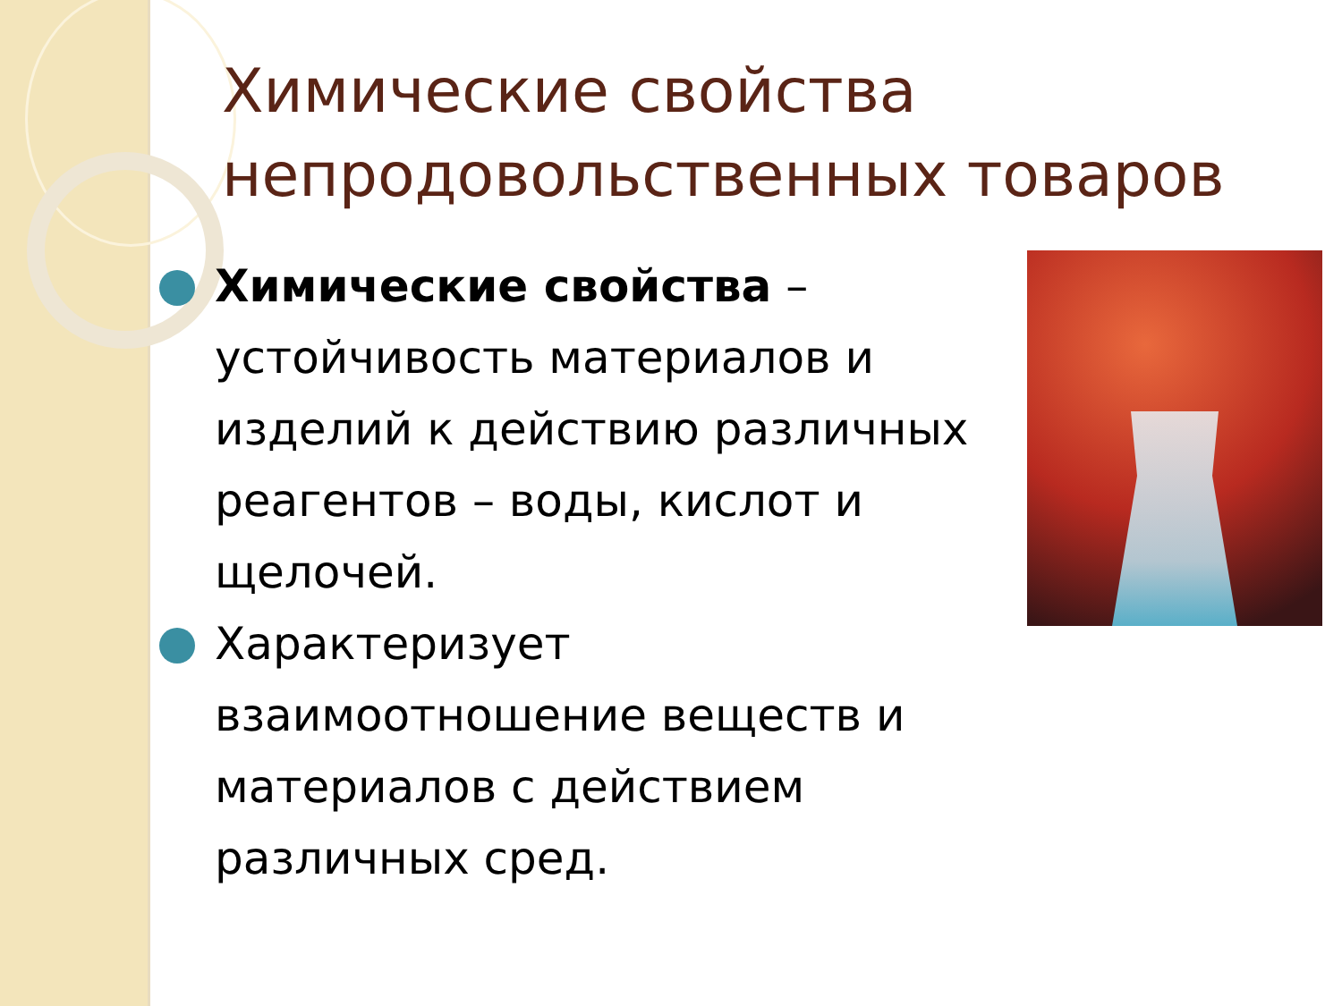Химические свойства непродовольственных товаров
Химические свойства – устойчивость материалов и изделий к действию различных реагентов – воды, кислот и щелочей.
Характеризует взаимоотношение веществ и материалов с действием различных сред.